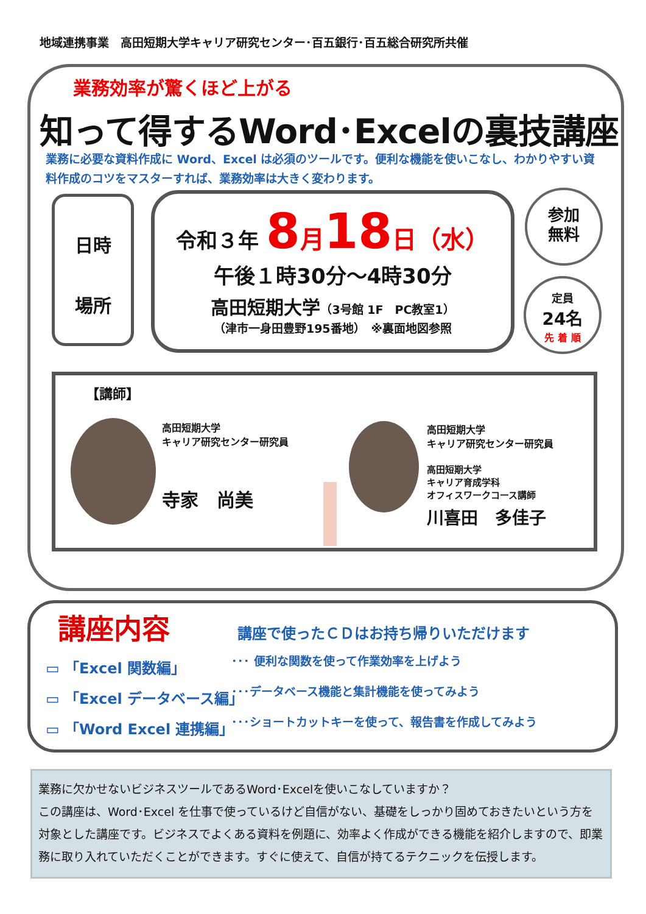地域連携事業　高田短期大学キャリア研究センター･百五銀行･百五総合研究所共催
業務効率が驚くほど上がる
知って得するWord･Excelの裏技講座
業務に必要な資料作成に Word、Excel は必須のツールです。便利な機能を使いこなし、わかりやすい資料作成のコツをマスターすれば、業務効率は大きく変わります。
日時
場所
令和３年 8 月 18 日（水）
午後１時30分～4時30分
高田短期大学（3号館 1F　PC教室1）
（津市一身田豊野195番地）　※裏面地図参照
参加
無料
定員
24名
先 着 順
【講師】
高田短期大学
キャリア研究センター研究員
寺家　尚美
高田短期大学
キャリア研究センター研究員
高田短期大学
キャリア育成学科
オフィスワークコース講師
川喜田　多佳子
講座内容
講座で使ったＣＤはお持ち帰りいただけます
▭ 「Excel 関数編」 ･･･ 便利な関数を使って作業効率を上げよう
▭ 「Excel データベース編」 ･･･データベース機能と集計機能を使ってみよう
▭ 「Word Excel 連携編」 ･･･ショートカットキーを使って、報告書を作成してみよう
業務に欠かせないビジネスツールであるWord･Excelを使いこなしていますか？
この講座は、Word･Excel を仕事で使っているけど自信がない、基礎をしっかり固めておきたいという方を対象とした講座です。ビジネスでよくある資料を例題に、効率よく作成ができる機能を紹介しますので、即業務に取り入れていただくことができます。すぐに使えて、自信が持てるテクニックを伝授します。